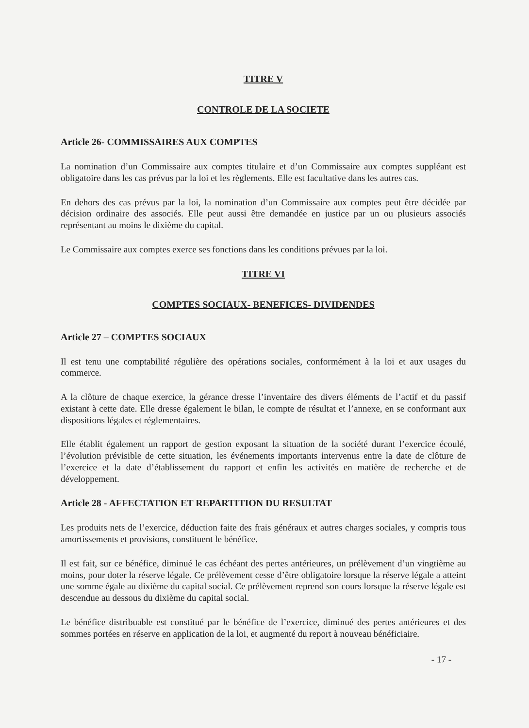TITRE V
CONTROLE DE LA SOCIETE
Article 26- COMMISSAIRES AUX COMPTES
La nomination d’un Commissaire aux comptes titulaire et d’un Commissaire aux comptes suppléant est obligatoire dans les cas prévus par la loi et les règlements. Elle est facultative dans les autres cas.
En dehors des cas prévus par la loi, la nomination d’un Commissaire aux comptes peut être décidée par décision ordinaire des associés. Elle peut aussi être demandée en justice par un ou plusieurs associés représentant au moins le dixième du capital.
Le Commissaire aux comptes exerce ses fonctions dans les conditions prévues par la loi.
TITRE VI
COMPTES SOCIAUX- BENEFICES- DIVIDENDES
Article 27 – COMPTES SOCIAUX
Il est tenu une comptabilité régulière des opérations sociales, conformément à la loi et aux usages du commerce.
A la clôture de chaque exercice, la gérance dresse l’inventaire des divers éléments de l’actif et du passif existant à cette date. Elle dresse également le bilan, le compte de résultat et l’annexe, en se conformant aux dispositions légales et réglementaires.
Elle établit également un rapport de gestion exposant la situation de la société durant l’exercice écoulé, l’évolution prévisible de cette situation, les événements importants intervenus entre la date de clôture de l’exercice et la date d’établissement du rapport et enfin les activités en matière de recherche et de développement.
Article 28 - AFFECTATION ET REPARTITION DU RESULTAT
Les produits nets de l’exercice, déduction faite des frais généraux et autres charges sociales, y compris tous amortissements et provisions, constituent le bénéfice.
Il est fait, sur ce bénéfice, diminué le cas échéant des pertes antérieures, un prélèvement d’un vingtième au moins, pour doter la réserve légale. Ce prélèvement cesse d’être obligatoire lorsque la réserve légale a atteint une somme égale au dixième du capital social. Ce prélèvement reprend son cours lorsque la réserve légale est descendue au dessous du dixième du capital social.
Le bénéfice distribuable est constitué par le bénéfice de l’exercice, diminué des pertes antérieures et des sommes portées en réserve en application de la loi, et augmenté du report à nouveau bénéficiaire.
- 17 -